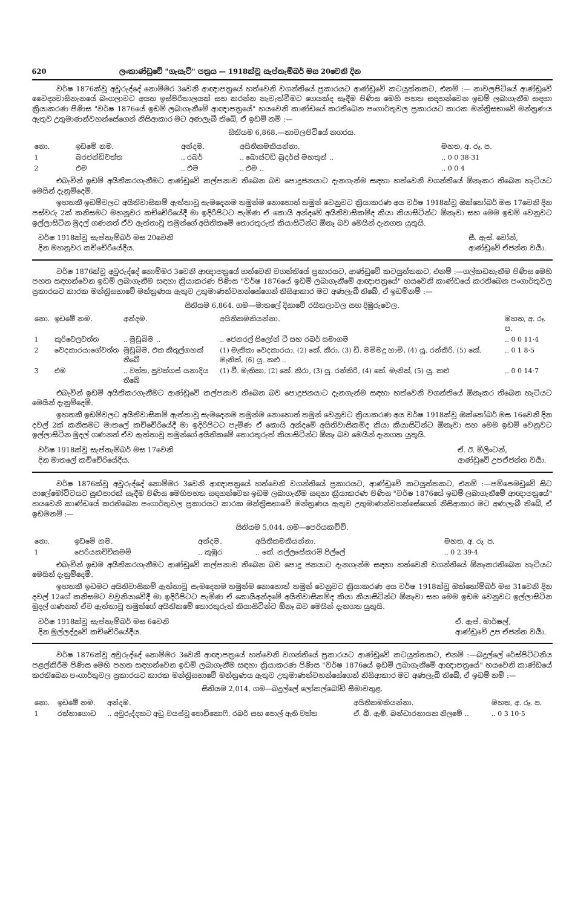620 ලංකාණ්ඩුවේ "ගැසැට්" පත්‍රය — 1918ක්වූ සැප්තැම්බර් මස 20වෙනි දින
වර්ෂ 1876ක්වූ අවුරුද්දේ නොම්මර 3වෙනි ආඥාපත්‍රයේ හත්වෙනි වගන්තියේ ප්‍රකාරයට ආණ්ඩුවේ කටයුත්තකට, එනම් :— නාවලපිටියේ ආණ්ඩුවේ වෛද්‍යවාසිනැනයේ බංගලාවට අයත ඉස්පිරිතාලයක් සහ කරන්න නැවැත්වීමට ගෙයක්ද සෑදීම පිණිස මෙහි පහත සඳහන්වෙන ඉඩම් ලබාගැනීම සඳහා ක්‍රියාකරණ පිණිස "වර්ෂ 1876යේ ඉඩම් ලබාගැනීමේ ආඥාපත්‍රයේ" හයවෙනි කාණ්ඩයේ කරතිබෙන පංගාර්තුවල ප්‍රකාරයට කාරක මන්ත්‍රිසභාවේ මන්ත්‍රණය ඇතුව උතුමාණන්වහන්සේගෙන් නිසිආකාර මට අණලැබී තිබේ, ඒ ඉඩම් නම් :—
සිතියම 6,868.—නාවලපිටියේ නගරය.
| නො. | ඉඩමේ නම. | අන්දම. | අයිතිකමකියන්නා. | මහත, අ. රූ. ප. |
| --- | --- | --- | --- | --- |
| 1 | බරජන්ඩිවත්ත | .. රබර් | .. බොස්ටඩ් බ්‍රදර්ස් මහතුන් .. | .. 0 0 38·31 |
| 2 | එම | .. එම | .. එම .. | .. 0 0 4 |
එබැවින් ඉඩම් අයිතිකරගැනීමට ආණ්ඩුවේ කල්පනාව තිබෙන බව පොදුජනයාට දැනගැන්ම සඳහා හත්වෙනි වගන්තියේ ඕනෑකර තිබෙන හැටියට මෙයින් දැනුම්දෙමි.
ඉහතකී ඉඩම්වලට අයිතිවාසිකම් ඇත්තාවූ සැමදෙනම තමුන්ම නොහොත් තමුන් වෙනුවට ක්‍රියාකරණ අය වර්ෂ 1918ක්වූ ඔක්තෝබර් මස 17වෙනි දින පස්වරු 2ක් කනිසමට මහනුවර කච්චේරියේදී මා ඉදිරිපිටට පැමිණ ඒ කොයි අන්දමේ අයිතිවාසිකම්ද කියා කියාසිටින්ට ඕනෑවා සහ මෙම ඉඩම් වෙනුවට ඉල්ලාසිටින මුදල් ගණනත් ඒව ඇත්තාවූ තමුන්ගේ අයිතිකමේ තොරතුරුත් කියාසිටින්ට ඕනෑ බව මෙයින් දැනගත යුතුයි.
වර්ෂ 1918ක්වූ සැප්තැම්බර් මස 20වෙනි
දින මහනුවර කච්චේරියේදීය.
සී. ඇස්. වෝන්,
ආණ්ඩුවේ ඒජන්ත වර්‍යා.
වර්ෂ 1876ක්වූ අවුරුද්දේ නොම්මර 3වෙනි ආඥාපත්‍රයේ හත්වෙනි වගන්තියේ ප්‍රකාරයට, ආණ්ඩුවේ කටයුත්තකට, එනම් :—ගල්කඩනැනීම පිණිස මෙහි පහත සඳහන්වෙන ඉඩම් ලබාගැනීම සඳහා ක්‍රියාකරණ පිණිස "වර්ෂ 1876යේ ඉඩම් ලබාගැනීමේ ආඥාපත්‍රයේ" හයවෙනි කාණ්ඩයේ කරතිබෙන පංගාර්තුවල ප්‍රකාරයට කාරක මන්ත්‍රිසභාවේ මන්ත්‍රණය ඇතුව උතුමාණන්වහන්සේගෙන් නිසිආකාර මට අණලැබී තිබේ, ඒ ඉඩම්නම් :—
සිතියම 6,864. ගම—මාතලේ දිසාවේ රයිතලාවල සහ දිඹුරුවෙල.
| නො. | ඉඩමේ නම. | අන්දම. | අයිතිකමකියන්නා. | මහත, අ. රූ. ප. |
| --- | --- | --- | --- | --- |
| 1 | කුරිවෙලවත්ත | .. මුඩුබිම .. | .. ජෙනරල් සිලෝන් ටී සහ රබර් සමාගම | .. 0 0 11·4 |
| 2 | වෙදකාරයාගේවත්ත | මුඩුබිම, එක කිතුල්ගහක් තිබේ | (1) මැතිකා වෙදකාරයා, (2) කේ. කිරා, (3) ඩී. මම්මදු හාමි, (4) යූ. රන්කිරි, (5) කේ. මැනික්, (6) යූ. කළු .. | .. 0 1 8·5 |
| 3 | එම | .. වත්ත, පුවක්ගස් යනාදිය තිබේ | (1) වී. මැතිකා, (2) කේ. කිරා, (3) යූ. රන්කිරි, (4) කේ. මැනික්, (5) යූ. කළු | .. 0 0 14·7 |
එබැවින් ඉඩම් අයිතිකරගැනීමට ආණ්ඩුවේ කල්පනාව තිබෙන බව පොදුජනයාට දැනගැන්ම සඳහා හත්වෙනි වගන්තියේ ඕනෑකර තිබෙන හැටියට මෙයින් දැනුම්දෙමි.
ඉහතකී ඉඩම්වලට අයිතිවාසිකම් ඇත්තාවූ සැමදෙනම තමුන්ම නොහොත් තමුන් වෙනුවට ක්‍රියාකරණ අය වර්ෂ 1918ක්වූ ඔක්තෝබර් මස 16වෙනි දින දවල් 2ක් කනිසමට මාතලේ කච්චේරියේදී මා ඉදිරිපිටට පැමිණ ඒ කොයි අන්දමේ අයිතිවාසිකම්ද කියා කියාසිටින්ට ඕනෑවා සහ මෙම ඉඩම් වෙනුවට ඉල්ලාසිටින මුදල් ගණනත් ඒව ඇත්තාවූ තමුන්ගේ අයිතිකමේ තොරතුරුත් කියාසිටින්ට ඕනෑ බව මෙයින් දැනගත යුතුයි.
වර්ෂ 1918ක්වූ සැප්තැම්බර් මස 17වෙනි
දින මාතලේ කච්චේරියේදීය.
ඒ. ඊ. මිලිංටන්,
ආණ්ඩුවේ උපඒජන්ත වර්‍යා.
වර්ෂ 1876ක්වූ අවුරුද්දේ නොම්මර 3වෙනි ආඥාපත්‍රයේ හත්වෙනි වගන්තියේ ප්‍රකාරයට, ආණ්ඩුවේ කටයුත්තකට, එනම් :—පම්පෙමඩුවේ සිට පාලේමෝට්ටයට සුළුපාරක් සෑදීම පිණිස මෙහිපහත සඳහන්වෙන ඉඩම ලබාගැනීම සඳහා ක්‍රියාකරණ පිණිස "වර්ෂ 1876යේ ඉඩම් ලබාගැනීමේ ආඥාපත්‍රයේ" හයවෙනි කාණ්ඩයේ කරතිබෙන පංගාර්තුවල ප්‍රකාරයට කාරක මන්ත්‍රිසභාවේ මන්ත්‍රණය ඇතුව උතුමාණන්වහන්සේගෙන් නිසිආකාර මට අණලැබී තිබේ, ඒ ඉඩමනම් :—
සිතියම 5,044. ගම—පෙරියකච්චි.
| නො. | ඉඩමේ නම. | අන්දම. | අයිතිකමකියන්නා. | මහත, අ. රූ. ප. |
| --- | --- | --- | --- | --- |
| 1 | පෙරියකච්චිකමම් | .. කුඹුර | .. කේ. නල්ලසේකරම් පිල්ලේ | .. 0 2 39·4 |
එබැවින් ඉඩම අයිතිකරගැනීමට ආණ්ඩුවේ කල්පනාව තිබෙන බව පොදු ජනයාට දැනගැන්ම සඳහා හත්වෙනි වගන්තියේ ඕනෑකරතිබෙන හැටියට මෙයින් දැනුම්දෙමි.
ඉහතකී ඉඩමට අයිතිවාසිකම් ඇත්තාවූ සැමදෙනම තමුන්ම නොහොත් තමුන් වෙනුවට ක්‍රියාකරණ අය වර්ෂ 1918ක්වූ ඔක්තෝම්බර් මස 31වෙනි දින දවල් 12ගේ කනිසමට වවුනියාවේදී මා ඉදිරිපිටට පැමිණ ඒ කොයිඅන්දමේ අයිතිවාසිකම්ද කියා කියාසිටින්ට ඕනෑවා සහ මෙම ඉඩම වෙනුවට ඉල්ලාසිටින මුදල් ගණනත් ඒව ඇත්තාවූ තමුන්ගේ අයිතිකමේ තොරතුරුත් කියාසිටින්ට ඕනෑ බව මෙයින් දැනගත යුතුයි.
වර්ෂ 1918ක්වූ සැප්තැම්බර් මස 6වෙනි
දින මුල්ලද්දූවේ කච්චේරියේදීය.
ඒ. ඇප්. මාර්ෂල්,
ආණ්ඩුවේ උප ඒජන්ත වර්‍යා.
වර්ෂ 1876ක්වූ අවුරුද්දේ නොම්මර 3වෙනි ආඥාපත්‍රයේ හත්වෙනි වගන්තියේ ප්‍රකාරයට ආණ්ඩුවේ කටයුත්තකට, එනම් :—බදුල්ලේ රේස්පිට්ටනිය පළල්කිරීම පිණිස මෙහි පහත සඳහන්වෙන ඉඩම් ලබාගැනීම සඳහා ක්‍රියාකරණ පිණිස "වර්ෂ 1876යේ ඉඩම් ලබාගැනීමේ ආඥාපත්‍රයේ" හයවෙනි කාණ්ඩයේ කරතිබෙන පංගාර්තුවල ප්‍රකාරයට කාරක මන්ත්‍රිසභාවේ මන්ත්‍රණය ඇතුව උතුමාණන්වහන්සේගෙන් නිසිආකාර මට අණලැබී තිබේ, ඒ ඉඩම් නම් :—
සිතියම 2,014. ගම—බදුල්ලේ ලෝකල්බෝඩ් සීමාවතුළ.
| නො. | ඉඩමේ නම. | අන්දම. | අයිතිකමකියන්නා. | මහත, අ. රූ. ප. |
| --- | --- | --- | --- | --- |
| 1 | රත්නාගොඩ | .. අවුරුද්දකට අඩු වයස්වූ පොඩිකොෆි, රබර් සහ පොල් ඇති වත්ත | ඒ. බී. ඇම්. බන්ඩාරනායක නිලමේ .. | .. 0 3 10·5 |